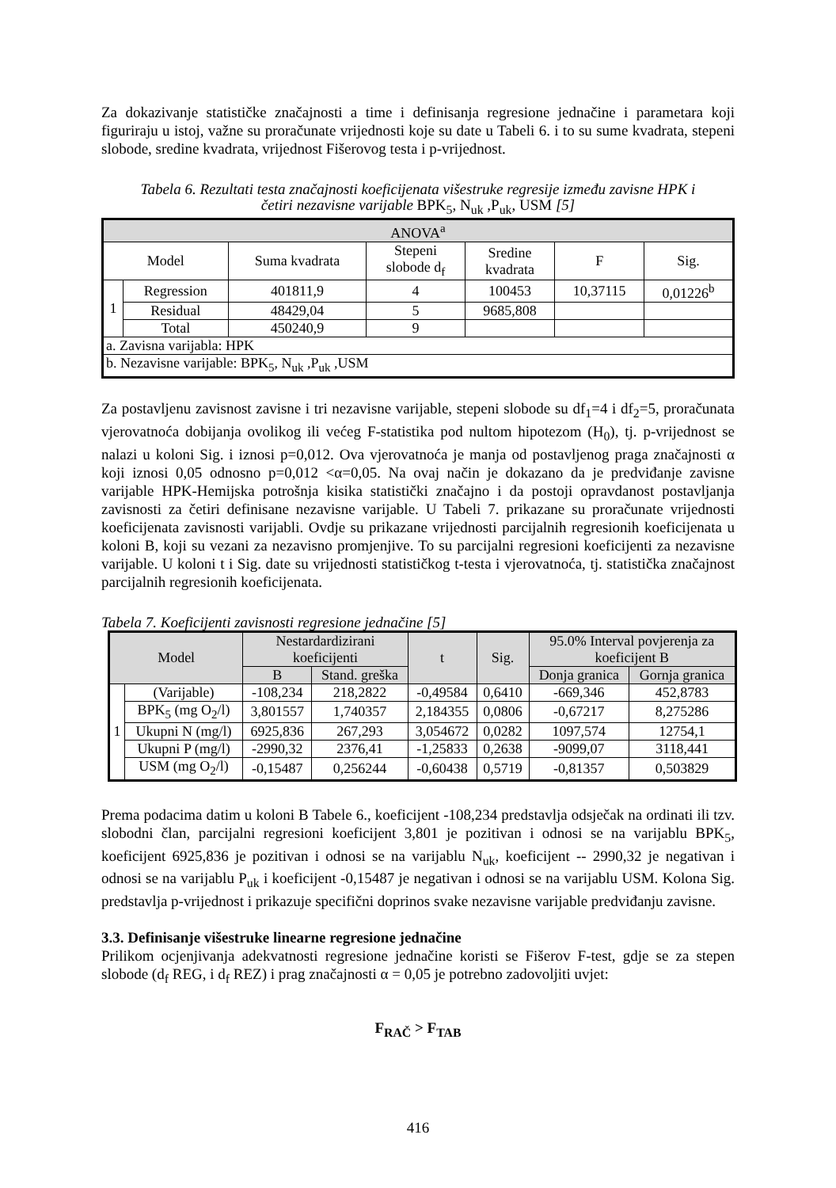Za dokazivanje statističke značajnosti a time i definisanja regresione jednačine i parametara koji figuriraju u istoj, važne su proračunate vrijednosti koje su date u Tabeli 6. i to su sume kvadrata, stepeni slobode, sredine kvadrata, vrijednost Fišerovog testa i p-vrijednost.
Tabela 6. Rezultati testa značajnosti koeficijenata višestruke regresije između zavisne HPK i
četiri nezavisne varijable BPK<sub>5</sub>, N<sub>uk</sub> ,P<sub>uk</sub>, USM [5]
| ANOVA<sup>a</sup> | | | | | | |
| --- | --- | --- | --- | --- | --- | --- |
| Model | | Suma kvadrata | Stepeni slobode d<sub>f</sub> | Sredine kvadrata | F | Sig. |
| 1 | Regression | 401811,9 | 4 | 100453 | 10,37115 | 0,01226<sup>b</sup> |
| | Residual | 48429,04 | 5 | 9685,808 | | |
| | Total | 450240,9 | 9 | | | |
| a. Zavisna varijabla: HPK | | | | | | |
| b. Nezavisne varijable: BPK<sub>5</sub>, N<sub>uk</sub> ,P<sub>uk</sub> ,USM | | | | | | |
Za postavljenu zavisnost zavisne i tri nezavisne varijable, stepeni slobode su df<sub>1</sub>=4 i df<sub>2</sub>=5, proračunata vjerovatnoća dobijanja ovolikog ili većeg F-statistika pod nultom hipotezom (H<sub>0</sub>), tj. p-vrijednost se nalazi u koloni Sig. i iznosi p=0,012. Ova vjerovatnoća je manja od postavljenog praga značajnosti α koji iznosi 0,05 odnosno p=0,012 <α=0,05. Na ovaj način je dokazano da je predviđanje zavisne varijable HPK-Hemijska potrošnja kisika statistički značajno i da postoji opravdanost postavljanja zavisnosti za četiri definisane nezavisne varijable. U Tabeli 7. prikazane su proračunate vrijednosti koeficijenata zavisnosti varijabli. Ovdje su prikazane vrijednosti parcijalnih regresionih koeficijenata u koloni B, koji su vezani za nezavisno promjenjive. To su parcijalni regresioni koeficijenti za nezavisne varijable. U koloni t i Sig. date su vrijednosti statističkog t-testa i vjerovatnoća, tj. statistička značajnost parcijalnih regresionih koeficijenata.
Tabela 7. Koeficijenti zavisnosti regresione jednačine [5]
| Model | | Nestardardizirani koeficijenti | | t | Sig. | 95.0% Interval povjerenja za koeficijent B | |
| --- | --- | --- | --- | --- | --- | --- | --- |
| | | B | Stand. greška | | | Donja granica | Gornja granica |
| 1 | (Varijable) | -108,234 | 218,2822 | -0,49584 | 0,6410 | -669,346 | 452,8783 |
| | BPK<sub>5</sub> (mg O<sub>2</sub>/l) | 3,801557 | 1,740357 | 2,184355 | 0,0806 | -0,67217 | 8,275286 |
| | Ukupni N (mg/l) | 6925,836 | 267,293 | 3,054672 | 0,0282 | 1097,574 | 12754,1 |
| | Ukupni P (mg/l) | -2990,32 | 2376,41 | -1,25833 | 0,2638 | -9099,07 | 3118,441 |
| | USM (mg O<sub>2</sub>/l) | -0,15487 | 0,256244 | -0,60438 | 0,5719 | -0,81357 | 0,503829 |
Prema podacima datim u koloni B Tabele 6., koeficijent -108,234 predstavlja odsječak na ordinati ili tzv. slobodni član, parcijalni regresioni koeficijent 3,801 je pozitivan i odnosi se na varijablu BPK<sub>5</sub>, koeficijent 6925,836 je pozitivan i odnosi se na varijablu N<sub>uk</sub>, koeficijent -- 2990,32 je negativan i odnosi se na varijablu P<sub>uk</sub> i koeficijent -0,15487 je negativan i odnosi se na varijablu USM. Kolona Sig. predstavlja p-vrijednost i prikazuje specifični doprinos svake nezavisne varijable predviđanju zavisne.
3.3. Definisanje višestruke linearne regresione jednačine
Prilikom ocjenjivanja adekvatnosti regresione jednačine koristi se Fišerov F-test, gdje se za stepen slobode (d<sub>f</sub> REG, i d<sub>f</sub> REZ) i prag značajnosti α = 0,05 je potrebno zadovoljiti uvjet:
F<sub>RAČ</sub> > F<sub>TAB</sub>
416